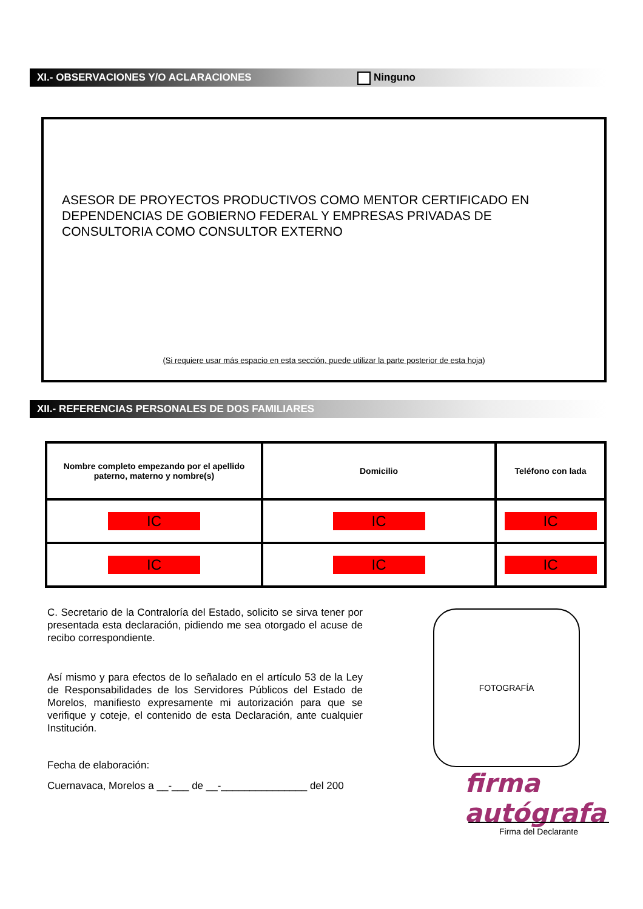XI.- OBSERVACIONES Y/O ACLARACIONES Ninguno
ASESOR DE PROYECTOS PRODUCTIVOS COMO MENTOR CERTIFICADO EN
DEPENDENCIAS DE GOBIERNO FEDERAL Y EMPRESAS PRIVADAS DE
CONSULTORIA COMO CONSULTOR EXTERNO
(Si requiere usar más espacio en esta sección, puede utilizar la parte posterior de esta hoja)
XII.- REFERENCIAS PERSONALES DE DOS FAMILIARES
| Nombre completo empezando por el apellido paterno, materno y nombre(s) | Domicilio | Teléfono con lada |
| --- | --- | --- |
| IC | IC | IC |
| IC | IC | IC |
C. Secretario de la Contraloría del Estado, solicito se sirva tener por presentada esta declaración, pidiendo me sea otorgado el acuse de recibo correspondiente.
Así mismo y para efectos de lo señalado en el artículo 53 de la Ley de Responsabilidades de los Servidores Públicos del Estado de Morelos, manifiesto expresamente mi autorización para que se verifique y coteje, el contenido de esta Declaración, ante cualquier Institución.
Fecha de elaboración:
Cuernavaca, Morelos a __-___ de __-_______________ del 200
FOTOGRAFÍA
firma autógrafa
Firma del Declarante